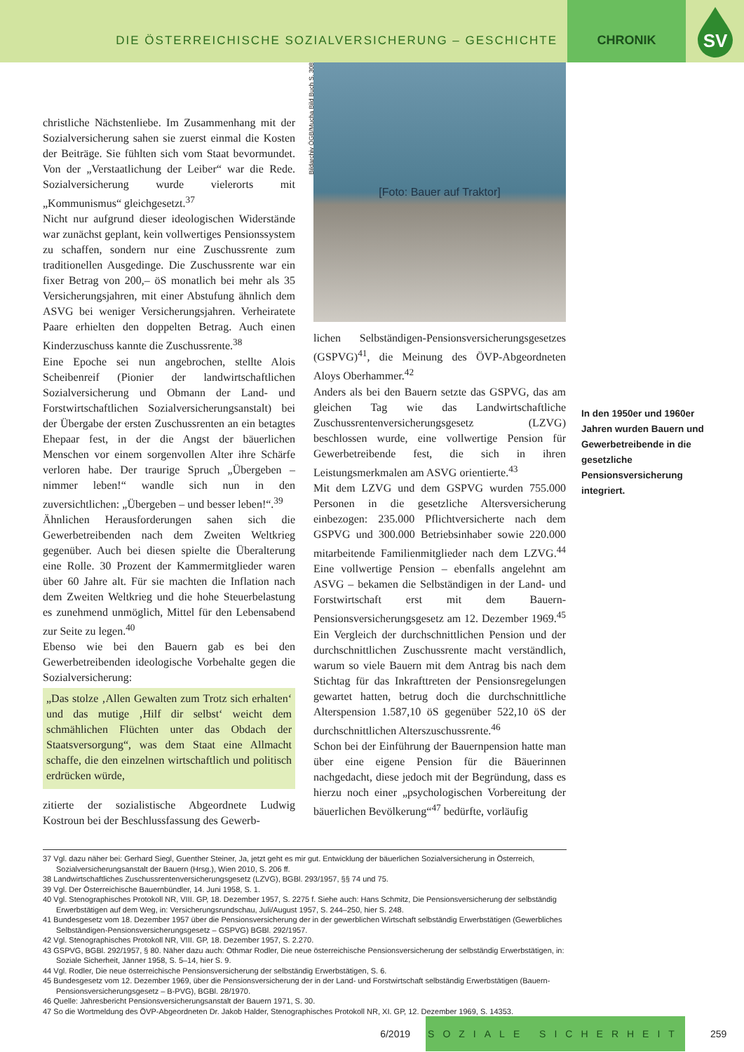DIE ÖSTERREICHISCHE SOZIALVERSICHERUNG – GESCHICHTE
CHRONIK
SV
christliche Nächstenliebe. Im Zusammenhang mit der Sozialversicherung sahen sie zuerst einmal die Kosten der Beiträge. Sie fühlten sich vom Staat bevormundet. Von der „Verstaatlichung der Leiber“ war die Rede. Sozialversicherung wurde vielerorts mit „Kommunismus“ gleichgesetzt.<sup>37</sup>
Nicht nur aufgrund dieser ideologischen Widerstände war zunächst geplant, kein vollwertiges Pensionssystem zu schaffen, sondern nur eine Zuschussrente zum traditionellen Ausgedinge. Die Zuschussrente war ein fixer Betrag von 200,– öS monatlich bei mehr als 35 Versicherungsjahren, mit einer Abstufung ähnlich dem ASVG bei weniger Versicherungsjahren. Verheiratete Paare erhielten den doppelten Betrag. Auch einen Kinderzuschuss kannte die Zuschussrente.<sup>38</sup>
Eine Epoche sei nun angebrochen, stellte Alois Scheibenreif (Pionier der landwirtschaftlichen Sozialversicherung und Obmann der Land- und Forstwirtschaftlichen Sozialversicherungsanstalt) bei der Übergabe der ersten Zuschussrenten an ein betagtes Ehepaar fest, in der die Angst der bäuerlichen Menschen vor einem sorgenvollen Alter ihre Schärfe verloren habe. Der traurige Spruch „Übergeben – nimmer leben!“ wandle sich nun in den zuversichtlichen: „Übergeben – und besser leben!“.<sup>39</sup>
Ähnlichen Herausforderungen sahen sich die Gewerbetreibenden nach dem Zweiten Weltkrieg gegenüber. Auch bei diesen spielte die Überalterung eine Rolle. 30 Prozent der Kammermitglieder waren über 60 Jahre alt. Für sie machten die Inflation nach dem Zweiten Weltkrieg und die hohe Steuerbelastung es zunehmend unmöglich, Mittel für den Lebensabend zur Seite zu legen.<sup>40</sup>
Ebenso wie bei den Bauern gab es bei den Gewerbetreibenden ideologische Vorbehalte gegen die Sozialversicherung:
„Das stolze ‚Allen Gewalten zum Trotz sich erhalten‘ und das mutige ‚Hilf dir selbst‘ weicht dem schmählichen Flüchten unter das Obdach der Staatsversorgung“, was dem Staat eine Allmacht schaffe, die den einzelnen wirtschaftlich und politisch erdrücken würde,
zitierte der sozialistische Abgeordnete Ludwig Kostroun bei der Beschlussfassung des Gewerb-
Bildarchiv ÖGB/Mucha Bild Buch S. 308
[Foto: Bauer auf Traktor]
lichen Selbständigen-Pensionsversicherungsgesetzes (GSPVG)<sup>41</sup>, die Meinung des ÖVP-Abgeordneten Aloys Oberhammer.<sup>42</sup>
Anders als bei den Bauern setzte das GSPVG, das am gleichen Tag wie das Landwirtschaftliche Zuschussrentenversicherungsgesetz (LZVG) beschlossen wurde, eine vollwertige Pension für Gewerbetreibende fest, die sich in ihren Leistungsmerkmalen am ASVG orientierte.<sup>43</sup>
Mit dem LZVG und dem GSPVG wurden 755.000 Personen in die gesetzliche Altersversicherung einbezogen: 235.000 Pflichtversicherte nach dem GSPVG und 300.000 Betriebsinhaber sowie 220.000 mitarbeitende Familienmitglieder nach dem LZVG.<sup>44</sup> Eine vollwertige Pension – ebenfalls angelehnt am ASVG – bekamen die Selbständigen in der Land- und Forstwirtschaft erst mit dem Bauern-Pensionsversicherungsgesetz am 12. Dezember 1969.<sup>45</sup> Ein Vergleich der durchschnittlichen Pension und der durchschnittlichen Zuschussrente macht verständlich, warum so viele Bauern mit dem Antrag bis nach dem Stichtag für das Inkrafttreten der Pensionsregelungen gewartet hatten, betrug doch die durchschnittliche Alterspension 1.587,10 öS gegenüber 522,10 öS der durchschnittlichen Alterszuschussrente.<sup>46</sup>
Schon bei der Einführung der Bauernpension hatte man über eine eigene Pension für die Bäuerinnen nachgedacht, diese jedoch mit der Begründung, dass es hierzu noch einer „psychologischen Vorbereitung der bäuerlichen Bevölkerung“<sup>47</sup> bedürfte, vorläufig
In den 1950er und 1960er Jahren wurden Bauern und Gewerbetreibende in die gesetzliche Pensionsversicherung integriert.
37 Vgl. dazu näher bei: Gerhard Siegl, Guenther Steiner, Ja, jetzt geht es mir gut. Entwicklung der bäuerlichen Sozialversicherung in Österreich, Sozialversicherungsanstalt der Bauern (Hrsg.), Wien 2010, S. 206 ff.
38 Landwirtschaftliches Zuschussrentenversicherungsgesetz (LZVG), BGBl. 293/1957, §§ 74 und 75.
39 Vgl. Der Österreichische Bauernbündler, 14. Juni 1958, S. 1.
40 Vgl. Stenographisches Protokoll NR, VIII. GP, 18. Dezember 1957, S. 2275 f. Siehe auch: Hans Schmitz, Die Pensionsversicherung der selbständig Erwerbstätigen auf dem Weg, in: Versicherungsrundschau, Juli/August 1957, S. 244–250, hier S. 248.
41 Bundesgesetz vom 18. Dezember 1957 über die Pensionsversicherung der in der gewerblichen Wirtschaft selbständig Erwerbstätigen (Gewerbliches Selbständigen-Pensionsversicherungsgesetz – GSPVG) BGBl. 292/1957.
42 Vgl. Stenographisches Protokoll NR, VIII. GP, 18. Dezember 1957, S. 2.270.
43 GSPVG, BGBl. 292/1957, § 80. Näher dazu auch: Othmar Rodler, Die neue österreichische Pensionsversicherung der selbständig Erwerbstätigen, in: Soziale Sicherheit, Jänner 1958, S. 5–14, hier S. 9.
44 Vgl. Rodler, Die neue österreichische Pensionsversicherung der selbständig Erwerbstätigen, S. 6.
45 Bundesgesetz vom 12. Dezember 1969, über die Pensionsversicherung der in der Land- und Forstwirtschaft selbständig Erwerbstätigen (Bauern-Pensionsversicherungsgesetz – B-PVG), BGBl. 28/1970.
46 Quelle: Jahresbericht Pensionsversicherungsanstalt der Bauern 1971, S. 30.
47 So die Wortmeldung des ÖVP-Abgeordneten Dr. Jakob Halder, Stenographisches Protokoll NR, XI. GP, 12. Dezember 1969, S. 14353.
6/2019
SOZIALE SICHERHEIT
259